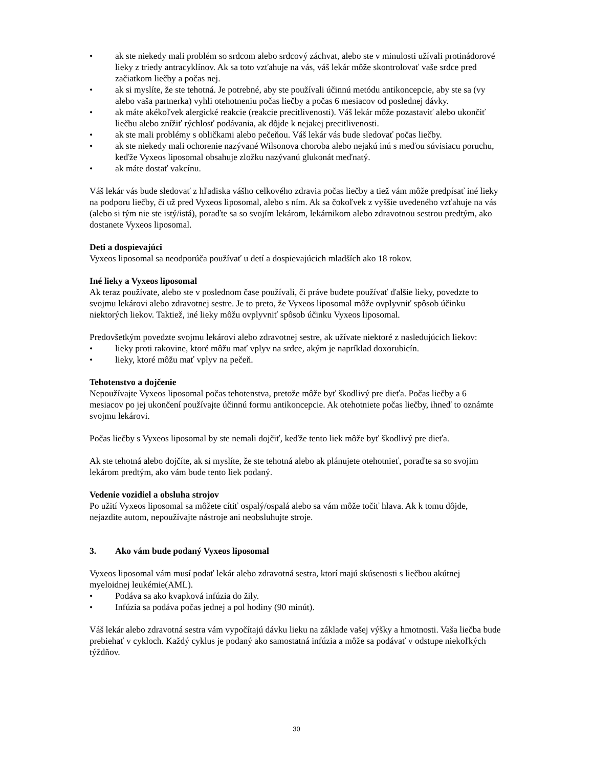• ak ste niekedy mali problém so srdcom alebo srdcový záchvat, alebo ste v minulosti užívali protinádorové lieky z triedy antracyklínov. Ak sa toto vzťahuje na vás, váš lekár môže skontrolovať vaše srdce pred začiatkom liečby a počas nej.
• ak si myslíte, že ste tehotná. Je potrebné, aby ste používali účinnú metódu antikoncepcie, aby ste sa (vy alebo vaša partnerka) vyhli otehotneniu počas liečby a počas 6 mesiacov od poslednej dávky.
• ak máte akékoľvek alergické reakcie (reakcie precitlivenosti). Váš lekár môže pozastaviť alebo ukončiť liečbu alebo znížiť rýchlosť podávania, ak dôjde k nejakej precitlivenosti.
• ak ste mali problémy s obličkami alebo pečeňou. Váš lekár vás bude sledovať počas liečby.
• ak ste niekedy mali ochorenie nazývané Wilsonova choroba alebo nejakú inú s meďou súvisiacu poruchu, keďže Vyxeos liposomal obsahuje zložku nazývanú glukonát meďnatý.
• ak máte dostať vakcínu.
Váš lekár vás bude sledovať z hľadiska vášho celkového zdravia počas liečby a tiež vám môže predpísať iné lieky na podporu liečby, či už pred Vyxeos liposomal, alebo s ním. Ak sa čokoľvek z vyššie uvedeného vzťahuje na vás (alebo si tým nie ste istý/istá), poraďte sa so svojím lekárom, lekárnikom alebo zdravotnou sestrou predtým, ako dostanete Vyxeos liposomal.
Deti a dospievajúci
Vyxeos liposomal sa neodporúča používať u detí a dospievajúcich mladších ako 18 rokov.
Iné lieky a Vyxeos liposomal
Ak teraz používate, alebo ste v poslednom čase používali, či práve budete používať ďalšie lieky, povedzte to svojmu lekárovi alebo zdravotnej sestre. Je to preto, že Vyxeos liposomal môže ovplyvniť spôsob účinku niektorých liekov. Taktiež, iné lieky môžu ovplyvniť spôsob účinku Vyxeos liposomal.
Predovšetkým povedzte svojmu lekárovi alebo zdravotnej sestre, ak užívate niektoré z nasledujúcich liekov:
• lieky proti rakovine, ktoré môžu mať vplyv na srdce, akým je napríklad doxorubicín.
• lieky, ktoré môžu mať vplyv na pečeň.
Tehotenstvo a dojčenie
Nepoužívajte Vyxeos liposomal počas tehotenstva, pretože môže byť škodlivý pre dieťa. Počas liečby a 6 mesiacov po jej ukončení používajte účinnú formu antikoncepcie. Ak otehotniete počas liečby, ihneď to oznámte svojmu lekárovi.
Počas liečby s Vyxeos liposomal by ste nemali dojčiť, keďže tento liek môže byť škodlivý pre dieťa.
Ak ste tehotná alebo dojčíte, ak si myslíte, že ste tehotná alebo ak plánujete otehotnieť, poraďte sa so svojim lekárom predtým, ako vám bude tento liek podaný.
Vedenie vozidiel a obsluha strojov
Po užití Vyxeos liposomal sa môžete cítiť ospalý/ospalá alebo sa vám môže točiť hlava. Ak k tomu dôjde, nejazdite autom, nepoužívajte nástroje ani neobsluhujte stroje.
3. Ako vám bude podaný Vyxeos liposomal
Vyxeos liposomal vám musí podať lekár alebo zdravotná sestra, ktorí majú skúsenosti s liečbou akútnej myeloidnej leukémie(AML).
• Podáva sa ako kvapková infúzia do žily.
• Infúzia sa podáva počas jednej a pol hodiny (90 minút).
Váš lekár alebo zdravotná sestra vám vypočítajú dávku lieku na základe vašej výšky a hmotnosti. Vaša liečba bude prebiehať v cykloch. Každý cyklus je podaný ako samostatná infúzia a môže sa podávať v odstupe niekoľkých týždňov.
30